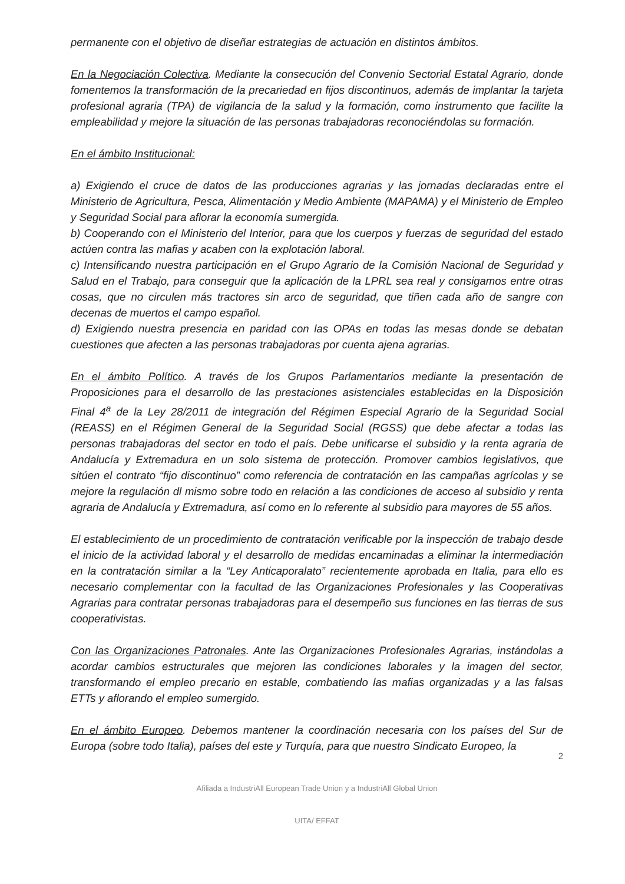permanente con el objetivo de diseñar estrategias de actuación en distintos ámbitos.
En la Negociación Colectiva. Mediante la consecución del Convenio Sectorial Estatal Agrario, donde fomentemos la transformación de la precariedad en fijos discontinuos, además de implantar la tarjeta profesional agraria (TPA) de vigilancia de la salud y la formación, como instrumento que facilite la empleabilidad y mejore la situación de las personas trabajadoras reconociéndolas su formación.
En el ámbito Institucional:
a) Exigiendo el cruce de datos de las producciones agrarias y las jornadas declaradas entre el Ministerio de Agricultura, Pesca, Alimentación y Medio Ambiente (MAPAMA) y el Ministerio de Empleo y Seguridad Social para aflorar la economía sumergida.
b) Cooperando con el Ministerio del Interior, para que los cuerpos y fuerzas de seguridad del estado actúen contra las mafias y acaben con la explotación laboral.
c) Intensificando nuestra participación en el Grupo Agrario de la Comisión Nacional de Seguridad y Salud en el Trabajo, para conseguir que la aplicación de la LPRL sea real y consigamos entre otras cosas, que no circulen más tractores sin arco de seguridad, que tiñen cada año de sangre con decenas de muertos el campo español.
d) Exigiendo nuestra presencia en paridad con las OPAs en todas las mesas donde se debatan cuestiones que afecten a las personas trabajadoras por cuenta ajena agrarias.
En el ámbito Político. A través de los Grupos Parlamentarios mediante la presentación de Proposiciones para el desarrollo de las prestaciones asistenciales establecidas en la Disposición Final 4<sup>a</sup> de la Ley 28/2011 de integración del Régimen Especial Agrario de la Seguridad Social (REASS) en el Régimen General de la Seguridad Social (RGSS) que debe afectar a todas las personas trabajadoras del sector en todo el país. Debe unificarse el subsidio y la renta agraria de Andalucía y Extremadura en un solo sistema de protección. Promover cambios legislativos, que sitúen el contrato “fijo discontinuo” como referencia de contratación en las campañas agrícolas y se mejore la regulación dl mismo sobre todo en relación a las condiciones de acceso al subsidio y renta agraria de Andalucía y Extremadura, así como en lo referente al subsidio para mayores de 55 años.
El establecimiento de un procedimiento de contratación verificable por la inspección de trabajo desde el inicio de la actividad laboral y el desarrollo de medidas encaminadas a eliminar la intermediación en la contratación similar a la “Ley Anticaporalato” recientemente aprobada en Italia, para ello es necesario complementar con la facultad de las Organizaciones Profesionales y las Cooperativas Agrarias para contratar personas trabajadoras para el desempeño sus funciones en las tierras de sus cooperativistas.
Con las Organizaciones Patronales. Ante las Organizaciones Profesionales Agrarias, instándolas a acordar cambios estructurales que mejoren las condiciones laborales y la imagen del sector, transformando el empleo precario en estable, combatiendo las mafias organizadas y a las falsas ETTs y aflorando el empleo sumergido.
En el ámbito Europeo. Debemos mantener la coordinación necesaria con los países del Sur de Europa (sobre todo Italia), países del este y Turquía, para que nuestro Sindicato Europeo, la
2
Afiliada a IndustriAll European Trade Union y a IndustriAll Global Union
UITA/ EFFAT